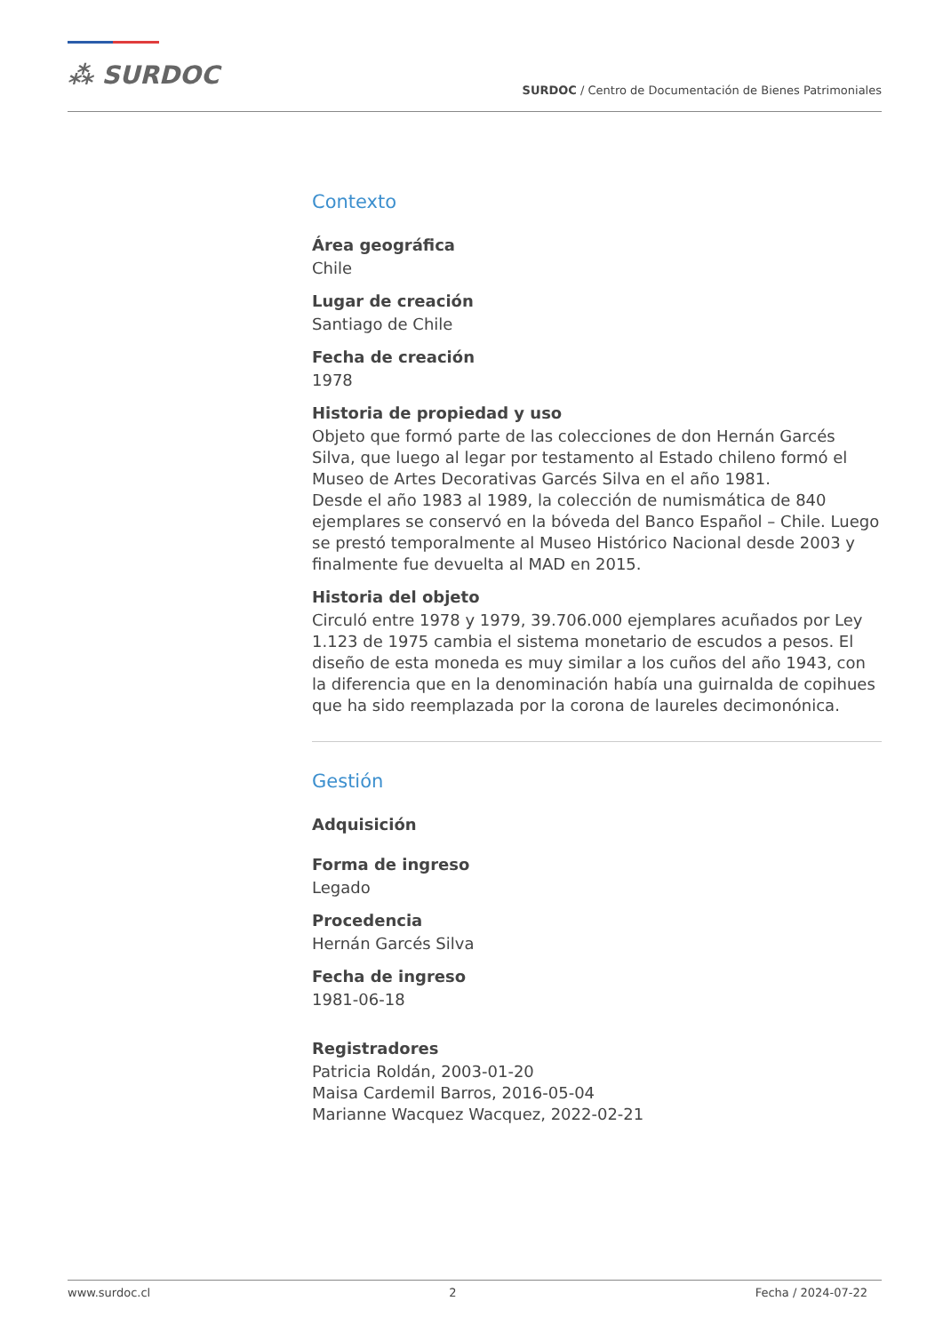⁂ SURDOC
SURDOC / Centro de Documentación de Bienes Patrimoniales
Contexto
Área geográfica
Chile
Lugar de creación
Santiago de Chile
Fecha de creación
1978
Historia de propiedad y uso
Objeto que formó parte de las colecciones de don Hernán Garcés Silva, que luego al legar por testamento al Estado chileno formó el Museo de Artes Decorativas Garcés Silva en el año 1981.
Desde el año 1983 al 1989, la colección de numismática de 840 ejemplares se conservó en la bóveda del Banco Español – Chile. Luego se prestó temporalmente al Museo Histórico Nacional desde 2003 y finalmente fue devuelta al MAD en 2015.
Historia del objeto
Circuló entre 1978 y 1979, 39.706.000 ejemplares acuñados por Ley 1.123 de 1975 cambia el sistema monetario de escudos a pesos. El diseño de esta moneda es muy similar a los cuños del año 1943, con la diferencia que en la denominación había una guirnalda de copihues que ha sido reemplazada por la corona de laureles decimonónica.
Gestión
Adquisición
Forma de ingreso
Legado
Procedencia
Hernán Garcés Silva
Fecha de ingreso
1981-06-18
Registradores
Patricia Roldán, 2003-01-20
Maisa Cardemil Barros, 2016-05-04
Marianne Wacquez Wacquez, 2022-02-21
www.surdoc.cl 2 Fecha / 2024-07-22